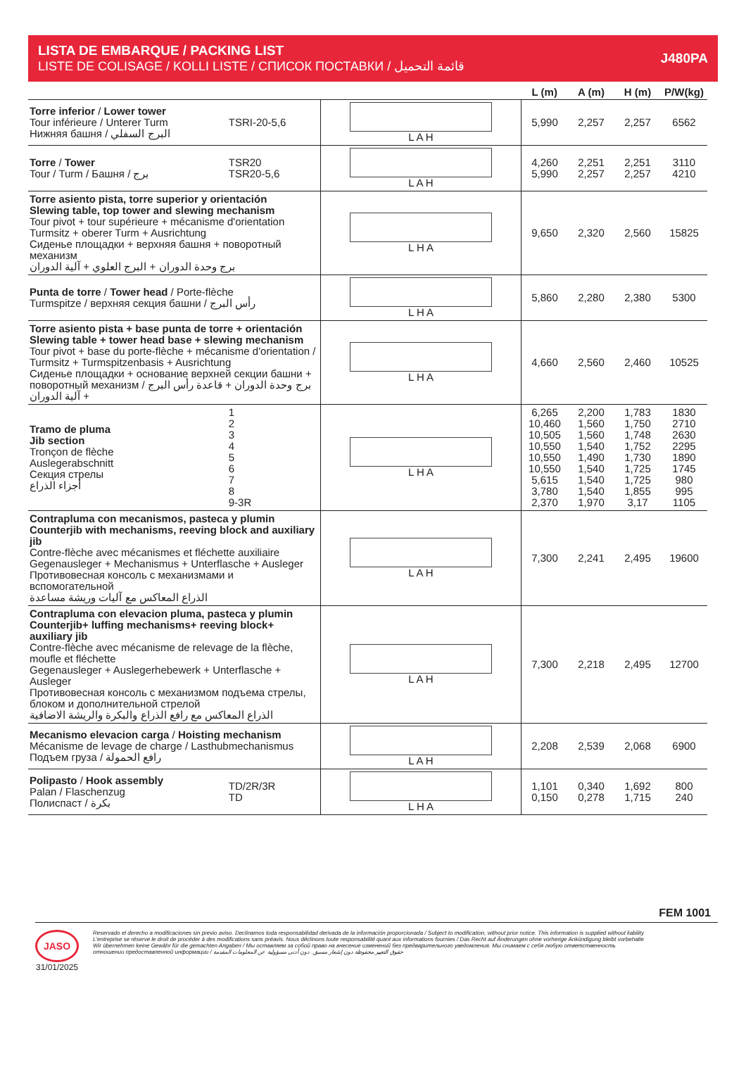LISTA DE EMBARQUE / PACKING LIST
LISTE DE COLISAGE / KOLLI LISTE / СПИСОК ПОСТАВКИ / قائمة التحميل
J480PA
| | | | L (m) | A (m) | H (m) | P/W(kg) |
| --- | --- | --- | --- | --- | --- | --- |
| Torre inferior / Lower tower Tour inférieure / Unterer Turm Нижняя башня / البرج السفلي | TSRI-20-5,6 | L A H | 5,990 | 2,257 | 2,257 | 6562 |
| Torre / Tower Tour / Turm / Башня / برج | TSR20 TSR20-5,6 | L A H | 4,260 5,990 | 2,251 2,257 | 2,251 2,257 | 3110 4210 |
| Torre asiento pista, torre superior y orientación Slewing table, top tower and slewing mechanism Tour pivot + tour supérieure + mécanisme d'orientation Turmsitz + oberer Turm + Ausrichtung Сиденье площадки + верхняя башня + поворотный механизм برج وحدة الدوران + البرج العلوي + آلية الدوران | | L H A | 9,650 | 2,320 | 2,560 | 15825 |
| Punta de torre / Tower head / Porte-flèche Turmspitze / верхняя секция башни / رأس البرج | | L H A | 5,860 | 2,280 | 2,380 | 5300 |
| Torre asiento pista + base punta de torre + orientación Slewing table + tower head base + slewing mechanism Tour pivot + base du porte-flèche + mécanisme d'orientation / Turmsitz + Turmspitzenbasis + Ausrichtung Сиденье площадки + основание верхней секции башни + поворотный механизм / برج وحدة الدوران + قاعدة رأس البرج + آلية الدوران | | L H A | 4,660 | 2,560 | 2,460 | 10525 |
| Tramo de pluma Jib section Tronçon de flèche Auslegerabschnitt Секция стрелы أجزاء الذراع | 1 2 3 4 5 6 7 8 9-3R | L H A | 6,265 10,460 10,505 10,550 10,550 10,550 5,615 3,780 2,370 | 2,200 1,560 1,560 1,540 1,490 1,540 1,540 1,540 1,970 | 1,783 1,750 1,748 1,752 1,730 1,725 1,725 1,855 3,17 | 1830 2710 2630 2295 1890 1745 980 995 1105 |
| Contrapluma con mecanismos, pasteca y plumin Counterjib with mechanisms, reeving block and auxiliary jib Contre-flèche avec mécanismes et fléchette auxiliaire Gegenausleger + Mechanismus + Unterflasche + Ausleger Противовесная консоль с механизмами и вспомогательной الذراع المعاكس مع آليات وريشة مساعدة | | L A H | 7,300 | 2,241 | 2,495 | 19600 |
| Contrapluma con elevacion pluma, pasteca y plumin Counterjib+ luffing mechanisms+ reeving block+ auxiliary jib Contre-flèche avec mécanisme de relevage de la flèche, moufle et fléchette Gegenausleger + Auslegerhebewerk + Unterflasche + Ausleger Противовесная консоль с механизмом подъема стрелы, блоком и дополнительной стрелой الذراع المعاكس مع رافع الذراع والبكرة والريشة الاضافية | | L A H | 7,300 | 2,218 | 2,495 | 12700 |
| Mecanismo elevacion carga / Hoisting mechanism Mécanisme de levage de charge / Lasthubmechanismus Подъем груза / رافع الحمولة | | L A H | 2,208 | 2,539 | 2,068 | 6900 |
| Polipasto / Hook assembly Palan / Flaschenzug Полиспаст / بكرة | TD/2R/3R TD | L H A | 1,101 0,150 | 0,340 0,278 | 1,692 1,715 | 800 240 |
FEM 1001
JASO
31/01/2025
Reservado el derecho a modificaciones sin previo aviso. Declinamos toda responsabilidad derivada de la información proporcionada / Subject to modification, without prior notice. This information is supplied without liability
L'entreprise se réserve le droit de procéder à des modifications sans préavis. Nous déclinons toute responsabilité quant aux informations fournies / Das Recht auf Änderungen ohne vorherige Ankündigung bleibt vorbehalte
Wir übernehmen keine Gewähr für die gemachten Angaben / Мы оставляем за собой право на внесение изменений без предварительного уведомления. Мы снимаем с себя любую ответственность
отношении предоставленной информации / حقوق التغيير محفوظة دون إشعار مسبق. دون أدنى مسؤولية عن المعلومات المقدمة